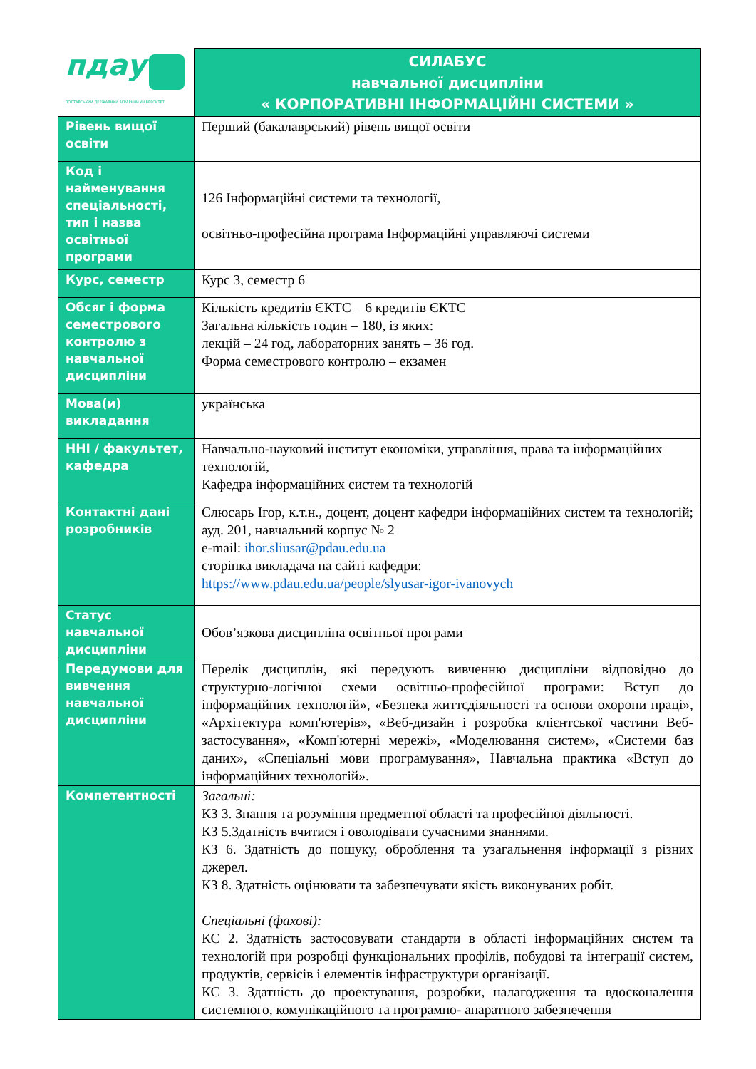| пдау ПОЛТАВСЬКИЙ ДЕРЖАВНИЙ АГРАРНИЙ УНІВЕРСИТЕТ | СИЛАБУС навчальної дисципліни « КОРПОРАТИВНІ ІНФОРМАЦІЙНІ СИСТЕМИ » |
| Рівень вищої освіти | Перший (бакалаврський) рівень вищої освіти |
| Код і найменування спеціальності, тип і назва освітньої програми | 126 Інформаційні системи та технології, освітньо-професійна програма Інформаційні управляючі системи |
| Курс, семестр | Курс 3, семестр 6 |
| Обсяг і форма семестрового контролю з навчальної дисципліни | Кількість кредитів ЄКТС – 6 кредитів ЄКТС Загальна кількість годин – 180, із яких: лекцій – 24 год, лабораторних занять – 36 год. Форма семестрового контролю – екзамен |
| Мова(и) викладання | українська |
| ННІ / факультет, кафедра | Навчально-науковий інститут економіки, управління, права та інформаційних технологій, Кафедра інформаційних систем та технологій |
| Контактні дані розробників | Слюсарь Ігор, к.т.н., доцент, доцент кафедри інформаційних систем та технологій; ауд. 201, навчальний корпус № 2 e-mail: ihor.sliusar@pdau.edu.ua сторінка викладача на сайті кафедри: https://www.pdau.edu.ua/people/slyusar-igor-ivanovych |
| Статус навчальної дисципліни | Обов’язкова дисципліна освітньої програми |
| Передумови для вивчення навчальної дисципліни | Перелік дисциплін, які передують вивченню дисципліни відповідно до структурно-логічної схеми освітньо-професійної програми: Вступ до інформаційних технологій», «Безпека життєдіяльності та основи охорони праці», «Архітектура комп'ютерів», «Веб-дизайн і розробка клієнтської частини Веб-застосування», «Комп'ютерні мережі», «Моделювання систем», «Системи баз даних», «Спеціальні мови програмування», Навчальна практика «Вступ до інформаційних технологій». |
| Компетентності | Загальні: КЗ 3. Знання та розуміння предметної області та професійної діяльності. КЗ 5.Здатність вчитися і оволодівати сучасними знаннями. КЗ 6. Здатність до пошуку, оброблення та узагальнення інформації з різних джерел. КЗ 8. Здатність оцінювати та забезпечувати якість виконуваних робіт. Спеціальні (фахові): КС 2. Здатність застосовувати стандарти в області інформаційних систем та технологій при розробці функціональних профілів, побудові та інтеграції систем, продуктів, сервісів і елементів інфраструктури організації. КС 3. Здатність до проектування, розробки, налагодження та вдосконалення системного, комунікаційного та програмно- апаратного забезпечення |